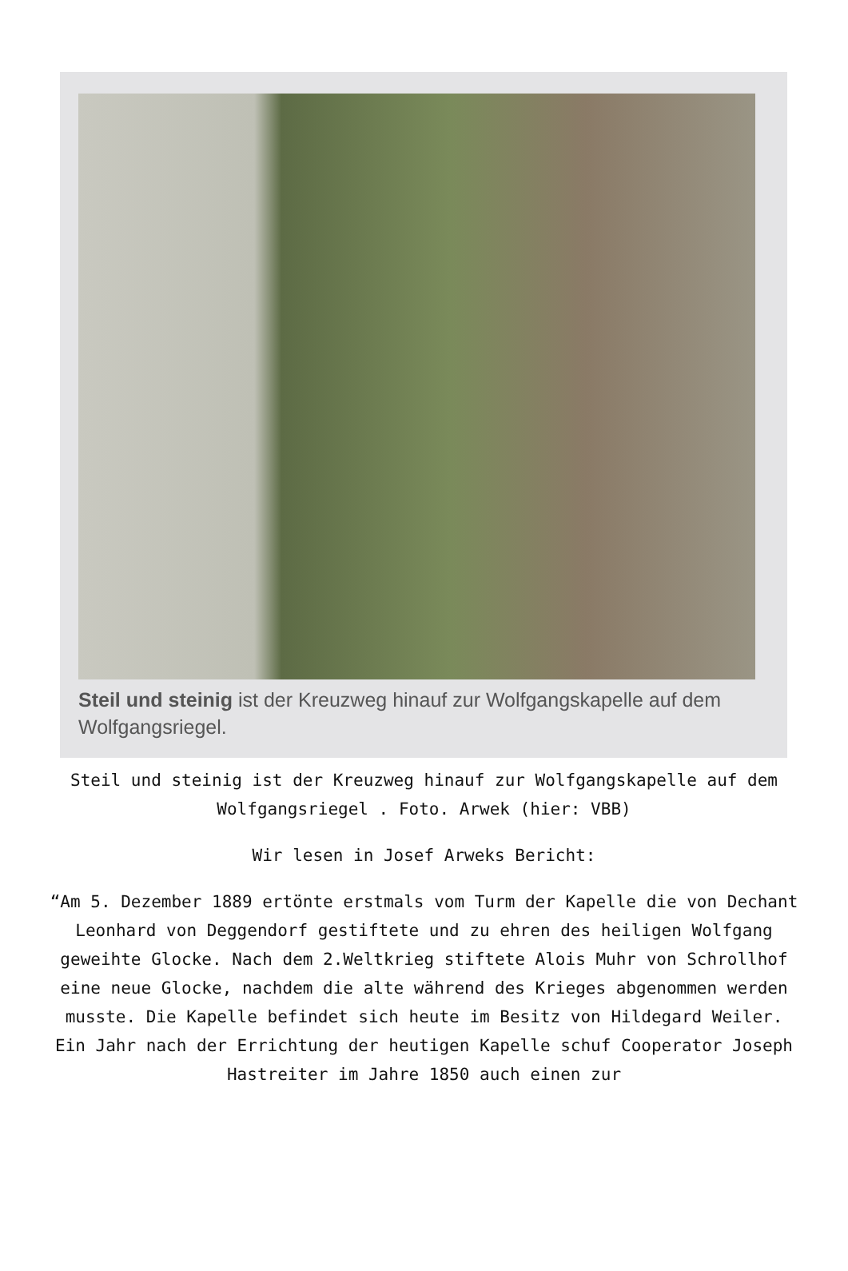Steil und steinig ist der Kreuzweg hinauf zur Wolfgangskapelle auf dem Wolfgangsriegel.
Steil und steinig ist der Kreuzweg hinauf zur Wolfgangskapelle auf dem Wolfgangsriegel . Foto. Arwek (hier: VBB)
Wir lesen in Josef Arweks Bericht:
“Am 5. Dezember 1889 ertönte erstmals vom Turm der Kapelle die von Dechant Leonhard von Deggendorf gestiftete und zu ehren des heiligen Wolfgang geweihte Glocke. Nach dem 2.Weltkrieg stiftete Alois Muhr von Schrollhof eine neue Glocke, nachdem die alte während des Krieges abgenommen werden musste. Die Kapelle befindet sich heute im Besitz von Hildegard Weiler. Ein Jahr nach der Errichtung der heutigen Kapelle schuf Cooperator Joseph Hastreiter im Jahre 1850 auch einen zur